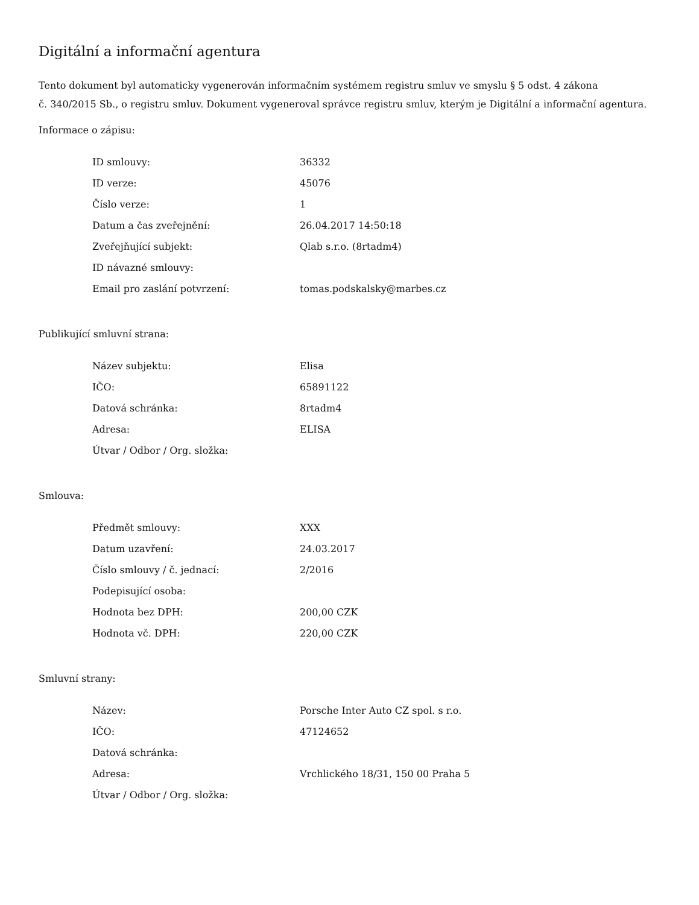Digitální a informační agentura
Tento dokument byl automaticky vygenerován informačním systémem registru smluv ve smyslu § 5 odst. 4 zákona
č. 340/2015 Sb., o registru smluv. Dokument vygeneroval správce registru smluv, kterým je Digitální a informační agentura.
Informace o zápisu:
| ID smlouvy: | 36332 |
| ID verze: | 45076 |
| Číslo verze: | 1 |
| Datum a čas zveřejnění: | 26.04.2017 14:50:18 |
| Zveřejňující subjekt: | Qlab s.r.o. (8rtadm4) |
| ID návazné smlouvy: | |
| Email pro zaslání potvrzení: | tomas.podskalsky@marbes.cz |
Publikující smluvní strana:
| Název subjektu: | Elisa |
| IČO: | 65891122 |
| Datová schránka: | 8rtadm4 |
| Adresa: | ELISA |
| Útvar / Odbor / Org. složka: | |
Smlouva:
| Předmět smlouvy: | XXX |
| Datum uzavření: | 24.03.2017 |
| Číslo smlouvy / č. jednací: | 2/2016 |
| Podepisující osoba: | |
| Hodnota bez DPH: | 200,00 CZK |
| Hodnota vč. DPH: | 220,00 CZK |
Smluvní strany:
| Název: | Porsche Inter Auto CZ spol. s r.o. |
| IČO: | 47124652 |
| Datová schránka: | |
| Adresa: | Vrchlického 18/31, 150 00 Praha 5 |
| Útvar / Odbor / Org. složka: | |